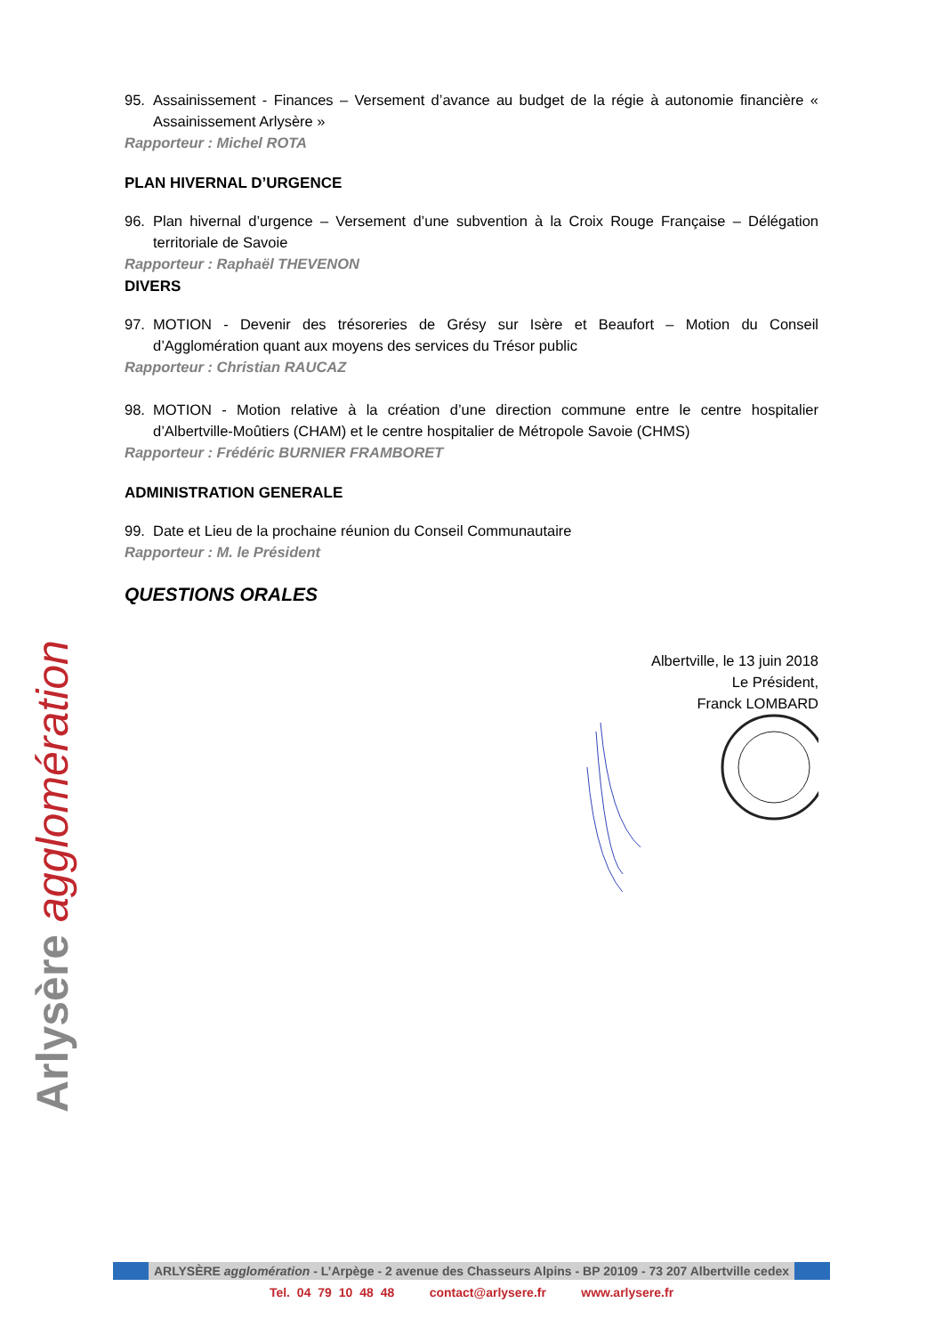Arlysère agglomération
95. Assainissement - Finances – Versement d’avance au budget de la régie à autonomie financière « Assainissement Arlysère »
Rapporteur : Michel ROTA
PLAN HIVERNAL D’URGENCE
96. Plan hivernal d’urgence – Versement d’une subvention à la Croix Rouge Française – Délégation territoriale de Savoie
Rapporteur : Raphaël THEVENON
DIVERS
97. MOTION - Devenir des trésoreries de Grésy sur Isère et Beaufort – Motion du Conseil d’Agglomération quant aux moyens des services du Trésor public
Rapporteur : Christian RAUCAZ
98. MOTION - Motion relative à la création d’une direction commune entre le centre hospitalier d’Albertville-Moûtiers (CHAM) et le centre hospitalier de Métropole Savoie (CHMS)
Rapporteur : Frédéric BURNIER FRAMBORET
ADMINISTRATION GENERALE
99. Date et Lieu de la prochaine réunion du Conseil Communautaire
Rapporteur : M. le Président
QUESTIONS ORALES
Albertville, le 13 juin 2018
Le Président,
Franck LOMBARD
ARLYSÈRE agglomération - L’Arpège - 2 avenue des Chasseurs Alpins - BP 20109 - 73 207 Albertville cedex
Tel. 04 79 10 48 48 contact@arlysere.fr www.arlysere.fr